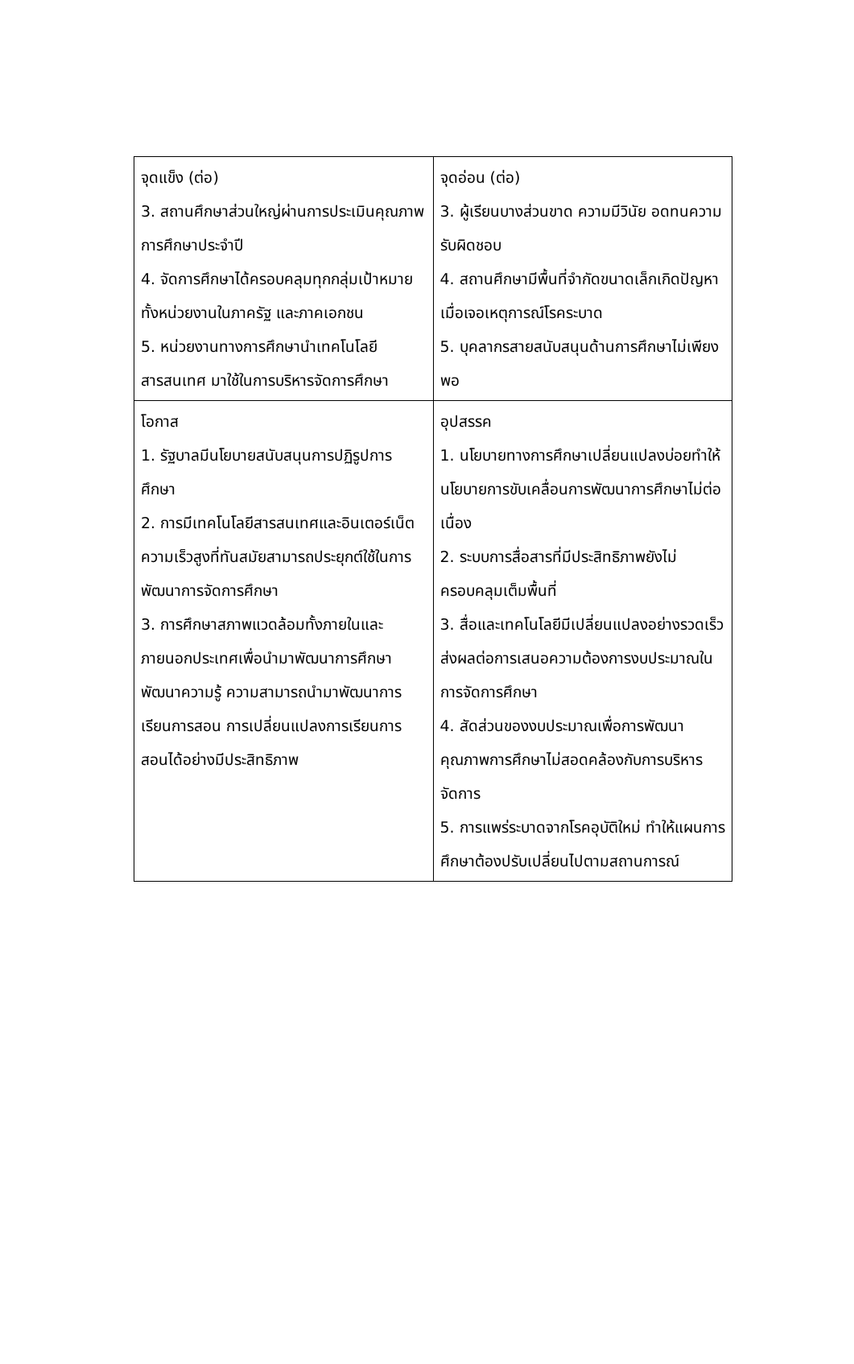| จุดแข็ง (ต่อ) 3. สถานศึกษาส่วนใหญ่ผ่านการประเมินคุณภาพการศึกษาประจำปี 4. จัดการศึกษาได้ครอบคลุมทุกกลุ่มเป้าหมายทั้งหน่วยงานในภาครัฐ และภาคเอกชน 5. หน่วยงานทางการศึกษานำเทคโนโลยีสารสนเทศ มาใช้ในการบริหารจัดการศึกษา | จุดอ่อน (ต่อ) 3. ผู้เรียนบางส่วนขาด ความมีวินัย อดทนความรับผิดชอบ 4. สถานศึกษามีพื้นที่จำกัดขนาดเล็กเกิดปัญหาเมื่อเจอเหตุการณ์โรคระบาด 5. บุคลากรสายสนับสนุนด้านการศึกษาไม่เพียงพอ |
| โอกาส 1. รัฐบาลมีนโยบายสนับสนุนการปฏิรูปการศึกษา 2. การมีเทคโนโลยีสารสนเทศและอินเตอร์เน็ตความเร็วสูงที่ทันสมัยสามารถประยุกต์ใช้ในการพัฒนาการจัดการศึกษา 3. การศึกษาสภาพแวดล้อมทั้งภายในและภายนอกประเทศเพื่อนำมาพัฒนาการศึกษา พัฒนาความรู้ ความสามารถนำมาพัฒนาการเรียนการสอน การเปลี่ยนแปลงการเรียนการสอนได้อย่างมีประสิทธิภาพ | อุปสรรค 1. นโยบายทางการศึกษาเปลี่ยนแปลงบ่อยทำให้นโยบายการขับเคลื่อนการพัฒนาการศึกษาไม่ต่อเนื่อง 2. ระบบการสื่อสารที่มีประสิทธิภาพยังไม่ครอบคลุมเต็มพื้นที่ 3. สื่อและเทคโนโลยีมีเปลี่ยนแปลงอย่างรวดเร็ว ส่งผลต่อการเสนอความต้องการงบประมาณในการจัดการศึกษา 4. สัดส่วนของงบประมาณเพื่อการพัฒนาคุณภาพการศึกษาไม่สอดคล้องกับการบริหารจัดการ 5. การแพร่ระบาดจากโรคอุบัติใหม่ ทำให้แผนการศึกษาต้องปรับเปลี่ยนไปตามสถานการณ์ |